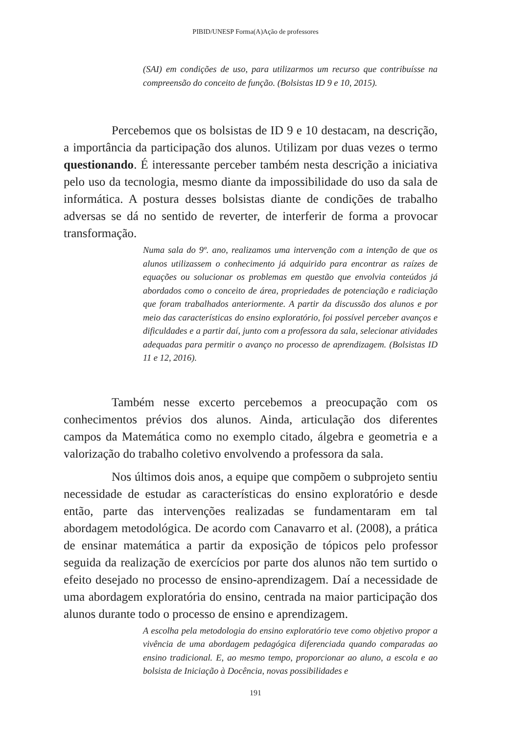PIBID/UNESP Forma(A)Ação de professores
(SAI) em condições de uso, para utilizarmos um recurso que contribuísse na compreensão do conceito de função. (Bolsistas ID 9 e 10, 2015).
Percebemos que os bolsistas de ID 9 e 10 destacam, na descrição, a importância da participação dos alunos. Utilizam por duas vezes o termo questionando. É interessante perceber também nesta descrição a iniciativa pelo uso da tecnologia, mesmo diante da impossibilidade do uso da sala de informática. A postura desses bolsistas diante de condições de trabalho adversas se dá no sentido de reverter, de interferir de forma a provocar transformação.
Numa sala do 9º. ano, realizamos uma intervenção com a intenção de que os alunos utilizassem o conhecimento já adquirido para encontrar as raízes de equações ou solucionar os problemas em questão que envolvia conteúdos já abordados como o conceito de área, propriedades de potenciação e radiciação que foram trabalhados anteriormente. A partir da discussão dos alunos e por meio das características do ensino exploratório, foi possível perceber avanços e dificuldades e a partir daí, junto com a professora da sala, selecionar atividades adequadas para permitir o avanço no processo de aprendizagem. (Bolsistas ID 11 e 12, 2016).
Também nesse excerto percebemos a preocupação com os conhecimentos prévios dos alunos. Ainda, articulação dos diferentes campos da Matemática como no exemplo citado, álgebra e geometria e a valorização do trabalho coletivo envolvendo a professora da sala.
Nos últimos dois anos, a equipe que compõem o subprojeto sentiu necessidade de estudar as características do ensino exploratório e desde então, parte das intervenções realizadas se fundamentaram em tal abordagem metodológica. De acordo com Canavarro et al. (2008), a prática de ensinar matemática a partir da exposição de tópicos pelo professor seguida da realização de exercícios por parte dos alunos não tem surtido o efeito desejado no processo de ensino-aprendizagem. Daí a necessidade de uma abordagem exploratória do ensino, centrada na maior participação dos alunos durante todo o processo de ensino e aprendizagem.
A escolha pela metodologia do ensino exploratório teve como objetivo propor a vivência de uma abordagem pedagógica diferenciada quando comparadas ao ensino tradicional. E, ao mesmo tempo, proporcionar ao aluno, a escola e ao bolsista de Iniciação à Docência, novas possibilidades e
191